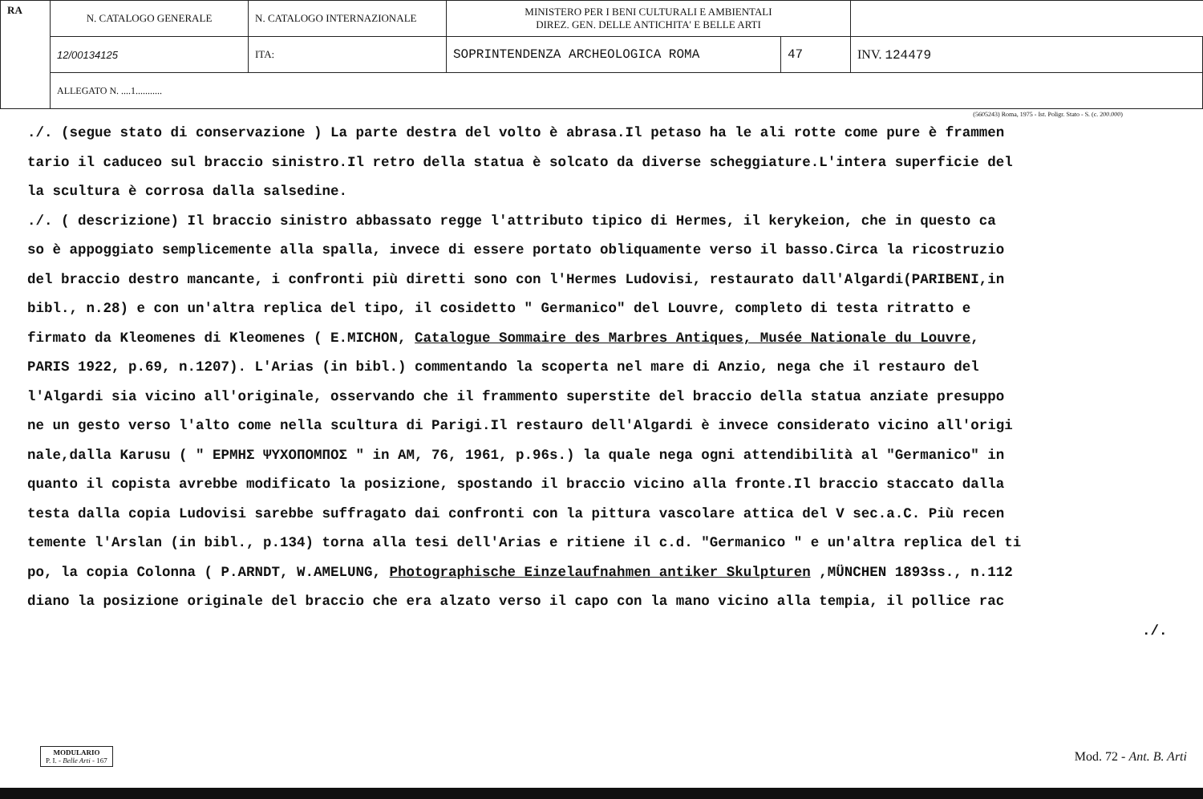| RA | N. CATALOGO GENERALE | N. CATALOGO INTERNAZIONALE | MINISTERO PER I BENI CULTURALI E AMBIENTALI DIREZ. GEN. DELLE ANTICHITA' E BELLE ARTI | | |
| | 12/00134125 | ITA: | SOPRINTENDENZA ARCHEOLOGICA ROMA | 47 | INV. 124479 |
| | ALLEGATO N. ....1........... | | | | |
(5605243) Roma, 1975 - Ist. Poligr. Stato - S. (c. 200.000)
./. (segue stato di conservazione ) La parte destra del volto è abrasa.Il petaso ha le ali rotte come pure è frammen
tario il caduceo sul braccio sinistro.Il retro della statua è solcato da diverse scheggiature.L'intera superficie del
la scultura è corrosa dalla salsedine.
./. ( descrizione) Il braccio sinistro abbassato regge l'attributo tipico di Hermes, il kerykeion, che in questo ca
so è appoggiato semplicemente alla spalla, invece di essere portato obliquamente verso il basso.Circa la ricostruzio
del braccio destro mancante, i confronti più diretti sono con l'Hermes Ludovisi, restaurato dall'Algardi(PARIBENI,in
bibl., n.28) e con un'altra replica del tipo, il cosidetto " Germanico" del Louvre, completo di testa ritratto e
firmato da Kleomenes di Kleomenes ( E.MICHON, Catalogue Sommaire des Marbres Antiques, Musée Nationale du Louvre,
PARIS 1922, p.69, n.1207). L'Arias (in bibl.) commentando la scoperta nel mare di Anzio, nega che il restauro del
l'Algardi sia vicino all'originale, osservando che il frammento superstite del braccio della statua anziate presuppo
ne un gesto verso l'alto come nella scultura di Parigi.Il restauro dell'Algardi è invece considerato vicino all'origi
nale,dalla Karusu ( " ΕΡΜΗΣ ΨΥΧΟΠΟΜΠΟΣ " in AM, 76, 1961, p.96s.) la quale nega ogni attendibilità al "Germanico" in
quanto il copista avrebbe modificato la posizione, spostando il braccio vicino alla fronte.Il braccio staccato dalla
testa dalla copia Ludovisi sarebbe suffragato dai confronti con la pittura vascolare attica del V sec.a.C. Più recen
temente l'Arslan (in bibl., p.134) torna alla tesi dell'Arias e ritiene il c.d. "Germanico " e un'altra replica del ti
po, la copia Colonna ( P.ARNDT, W.AMELUNG, Photographische Einzelaufnahmen antiker Skulpturen ,MÜNCHEN 1893ss., n.112
diano la posizione originale del braccio che era alzato verso il capo con la mano vicino alla tempia, il pollice rac
./.
MODULARIO
P. I. - Belle Arti - 167
Mod. 72 - Ant. B. Arti